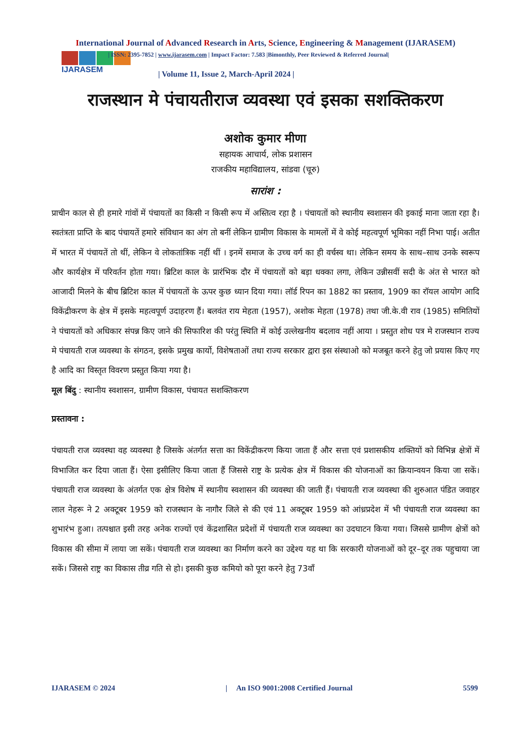International Journal of Advanced Research in Arts, Science, Engineering & Management (IJARASEM)
IJARASEM
| ISSN: 2395-7852 | www.ijarasem.com | Impact Factor: 7.583 |Bimonthly, Peer Reviewed & Referred Journal|
| Volume 11, Issue 2, March-April 2024 |
राजस्थान मे पंचायतीराज व्यवस्था एवं इसका सशक्तिकरण
अशोक कुमार मीणा
सहायक आचार्य, लोक प्रशासन
राजकीय महाविद्यालय, सांडवा (चूरु)
सारांश :
प्राचीन काल से ही हमारे गांवों में पंचायतों का किसी न किसी रूप में अस्तित्व रहा है । पंचायतों को स्थानीय स्वशासन की इकाई माना जाता रहा है। स्वतंत्रता प्राप्ति के बाद पंचायतें हमारे संविधान का अंग तो बनीं लेकिन ग्रामीण विकास के मामलों में वे कोई महत्वपूर्ण भूमिका नहीं निभा पाई। अतीत में भारत में पंचायतें तो थीं, लेकिन वे लोकतांत्रिक नहीं थीं । इनमें समाज के उच्च वर्ग का ही वर्चस्व था। लेकिन समय के साथ–साथ उनके स्वरूप और कार्यक्षेत्र में परिवर्तन होता गया। ब्रिटिश काल के प्रारंभिक दौर में पंचायतों को बड़ा धक्का लगा, लेकिन उन्नीसवीं सदी के अंत से भारत को आजादी मिलने के बीच ब्रिटिश काल में पंचायतों के ऊपर कुछ ध्यान दिया गया। लॉर्ड रिपन का 1882 का प्रस्ताव, 1909 का रॉयल आयोग आदि विकेंद्रीकरण के क्षेत्र में इसके महत्वपूर्ण उदाहरण हैं। बलवंत राय मेहता (1957), अशोक मेहता (1978) तथा जी.के.वी राव (1985) समितियों ने पंचायतों को अधिकार संपन्न किए जाने की सिफारिश की परंतु स्थिति में कोई उल्लेखनीय बदलाव नहीं आया । प्रस्तुत शोध पत्र मे राजस्थान राज्य मे पंचायती राज व्यवस्था के संगठन, इसके प्रमुख कार्यो, विशेषताओं तथा राज्य सरकार द्वारा इस संस्थाओ को मजबूत करने हेतु जो प्रयास किए गए है आदि का विस्तृत विवरण प्रस्तुत किया गया है।
मूल बिंदु : स्थानीय स्वशासन, ग्रामीण विकास, पंचायत सशक्तिकरण
प्रस्तावना :
पंचायती राज व्यवस्था वह व्यवस्था है जिसके अंतर्गत सत्ता का विकेंद्रीकरण किया जाता हैं और सत्ता एवं प्रशासकीय शक्तियों को विभिन्न क्षेत्रों में विभाजित कर दिया जाता हैं। ऐसा इसीलिए किया जाता हैं जिससे राष्ट्र के प्रत्येक क्षेत्र में विकास की योजनाओं का क्रियान्वयन किया जा सकें। पंचायती राज व्यवस्था के अंतर्गत एक क्षेत्र विशेष में स्थानीय स्वशासन की व्यवस्था की जाती हैं। पंचायती राज व्यवस्था की शुरुआत पंडित जवाहर लाल नेहरू ने 2 अक्टूबर 1959 को राजस्थान के नागौर जिले से की एवं 11 अक्टूबर 1959 को आंध्रप्रदेश में भी पंचायती राज व्यवस्था का शुभारंभ हुआ। तत्पश्चात इसी तरह अनेक राज्यों एवं केंद्रशासित प्रदेशों में पंचायती राज व्यवस्था का उदघाटन किया गया। जिससे ग्रामीण क्षेत्रों को विकास की सीमा में लाया जा सकें। पंचायती राज व्यवस्था का निर्माण करने का उद्देश्य यह था कि सरकारी योजनाओं को दूर–दूर तक पहुचाया जा सकें। जिससे राष्ट्र का विकास तीव्र गति से हो। इसकी कुछ कमियो को पूरा करने हेतु 73वाँ
IJARASEM © 2024 | An ISO 9001:2008 Certified Journal 5599